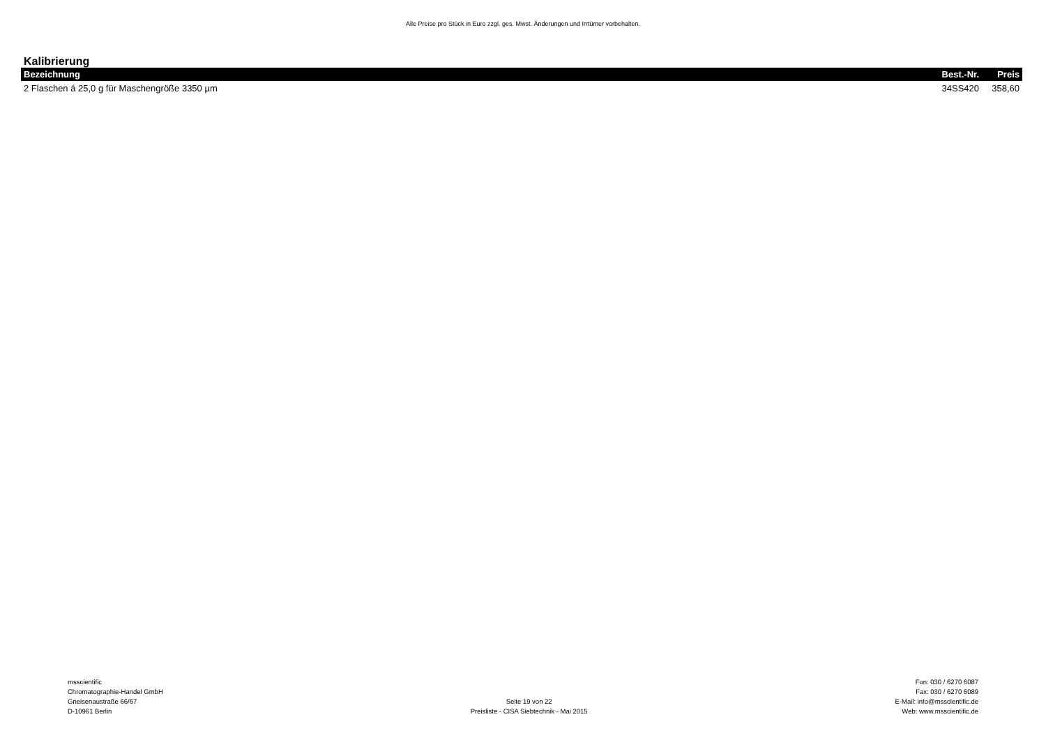Alle Preise pro Stück in Euro zzgl. ges. Mwst. Änderungen und Irrtümer vorbehalten.
Kalibrierung
| Bezeichnung | Best.-Nr. | Preis |
| --- | --- | --- |
| 2 Flaschen á 25,0 g für Maschengröße 3350 µm | 34SS420 | 358,60 |
msscientific
Chromatographie-Handel GmbH
Gneisenaustraße 66/67
D-10961 Berlin
Seite 19 von 22
Preisliste - CISA Siebtechnik - Mai 2015
Fon: 030 / 6270 6087
Fax: 030 / 6270 6089
E-Mail: info@msscientific.de
Web: www.msscientific.de